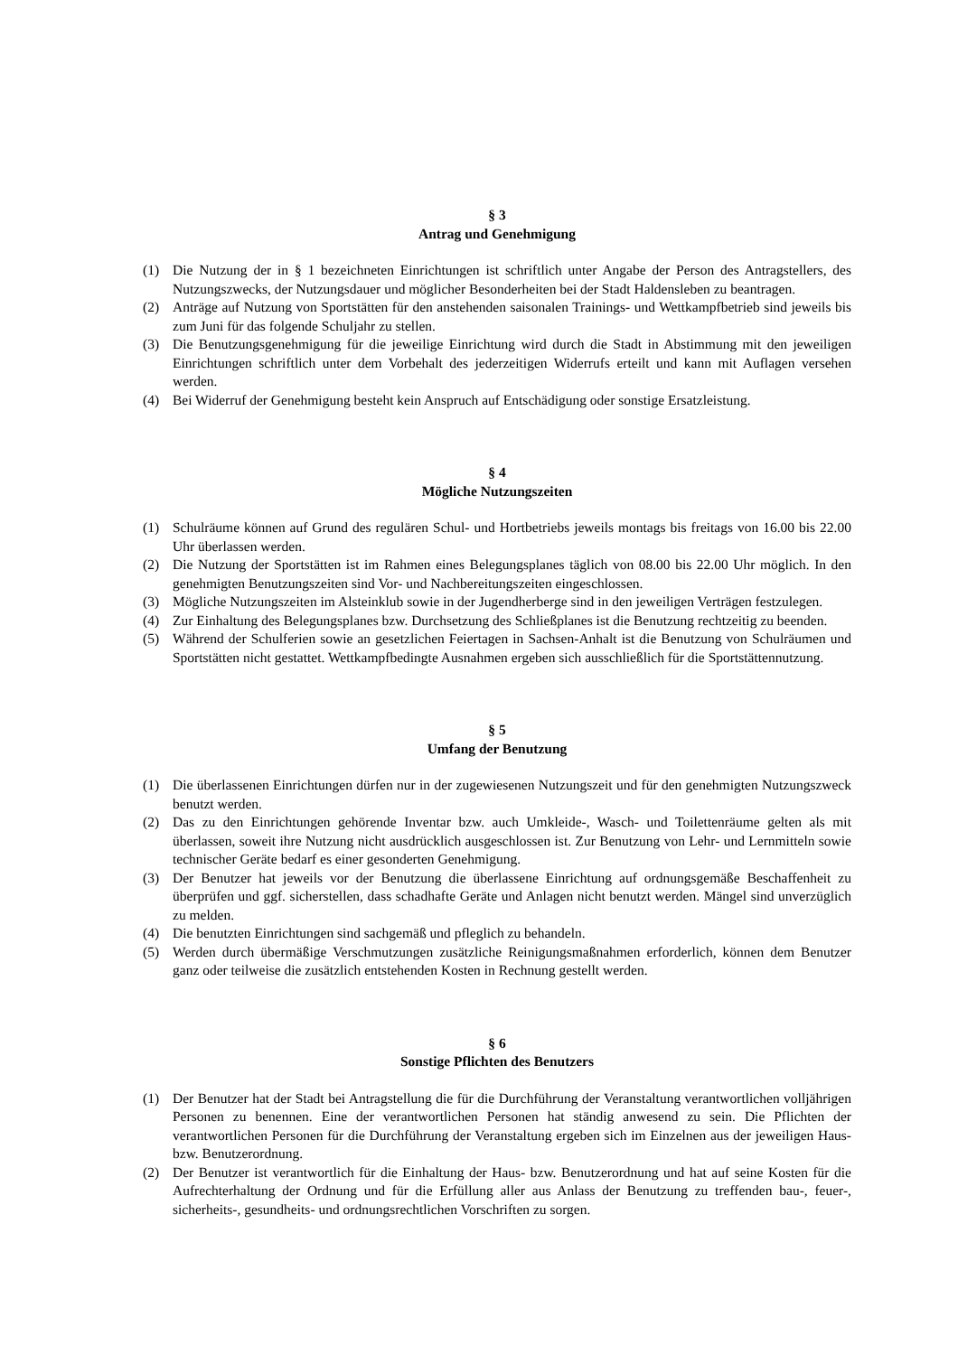§ 3
Antrag und Genehmigung
(1) Die Nutzung der in § 1 bezeichneten Einrichtungen ist schriftlich unter Angabe der Person des Antragstellers, des Nutzungszwecks, der Nutzungsdauer und möglicher Besonderheiten bei der Stadt Haldensleben zu beantragen.
(2) Anträge auf Nutzung von Sportstätten für den anstehenden saisonalen Trainings- und Wettkampfbetrieb sind jeweils bis zum Juni für das folgende Schuljahr zu stellen.
(3) Die Benutzungsgenehmigung für die jeweilige Einrichtung wird durch die Stadt in Abstimmung mit den jeweiligen Einrichtungen schriftlich unter dem Vorbehalt des jederzeitigen Widerrufs erteilt und kann mit Auflagen versehen werden.
(4) Bei Widerruf der Genehmigung besteht kein Anspruch auf Entschädigung oder sonstige Ersatzleistung.
§ 4
Mögliche Nutzungszeiten
(1) Schulräume können auf Grund des regulären Schul- und Hortbetriebs jeweils montags bis freitags von 16.00 bis 22.00 Uhr überlassen werden.
(2) Die Nutzung der Sportstätten ist im Rahmen eines Belegungsplanes täglich von 08.00 bis 22.00 Uhr möglich. In den genehmigten Benutzungszeiten sind Vor- und Nachbereitungszeiten eingeschlossen.
(3) Mögliche Nutzungszeiten im Alsteinklub sowie in der Jugendherberge sind in den jeweiligen Verträgen festzulegen.
(4) Zur Einhaltung des Belegungsplanes bzw. Durchsetzung des Schließplanes ist die Benutzung rechtzeitig zu beenden.
(5) Während der Schulferien sowie an gesetzlichen Feiertagen in Sachsen-Anhalt ist die Benutzung von Schulräumen und Sportstätten nicht gestattet. Wettkampfbedingte Ausnahmen ergeben sich ausschließlich für die Sportstättennutzung.
§ 5
Umfang der Benutzung
(1) Die überlassenen Einrichtungen dürfen nur in der zugewiesenen Nutzungszeit und für den genehmigten Nutzungszweck benutzt werden.
(2) Das zu den Einrichtungen gehörende Inventar bzw. auch Umkleide-, Wasch- und Toilettenräume gelten als mit überlassen, soweit ihre Nutzung nicht ausdrücklich ausgeschlossen ist. Zur Benutzung von Lehr- und Lernmitteln sowie technischer Geräte bedarf es einer gesonderten Genehmigung.
(3) Der Benutzer hat jeweils vor der Benutzung die überlassene Einrichtung auf ordnungsgemäße Beschaffenheit zu überprüfen und ggf. sicherstellen, dass schadhafte Geräte und Anlagen nicht benutzt werden. Mängel sind unverzüglich zu melden.
(4) Die benutzten Einrichtungen sind sachgemäß und pfleglich zu behandeln.
(5) Werden durch übermäßige Verschmutzungen zusätzliche Reinigungsmaßnahmen erforderlich, können dem Benutzer ganz oder teilweise die zusätzlich entstehenden Kosten in Rechnung gestellt werden.
§ 6
Sonstige Pflichten des Benutzers
(1) Der Benutzer hat der Stadt bei Antragstellung die für die Durchführung der Veranstaltung verantwortlichen volljährigen Personen zu benennen. Eine der verantwortlichen Personen hat ständig anwesend zu sein. Die Pflichten der verantwortlichen Personen für die Durchführung der Veranstaltung ergeben sich im Einzelnen aus der jeweiligen Haus- bzw. Benutzerordnung.
(2) Der Benutzer ist verantwortlich für die Einhaltung der Haus- bzw. Benutzerordnung und hat auf seine Kosten für die Aufrechterhaltung der Ordnung und für die Erfüllung aller aus Anlass der Benutzung zu treffenden bau-, feuer-, sicherheits-, gesundheits- und ordnungsrechtlichen Vorschriften zu sorgen.